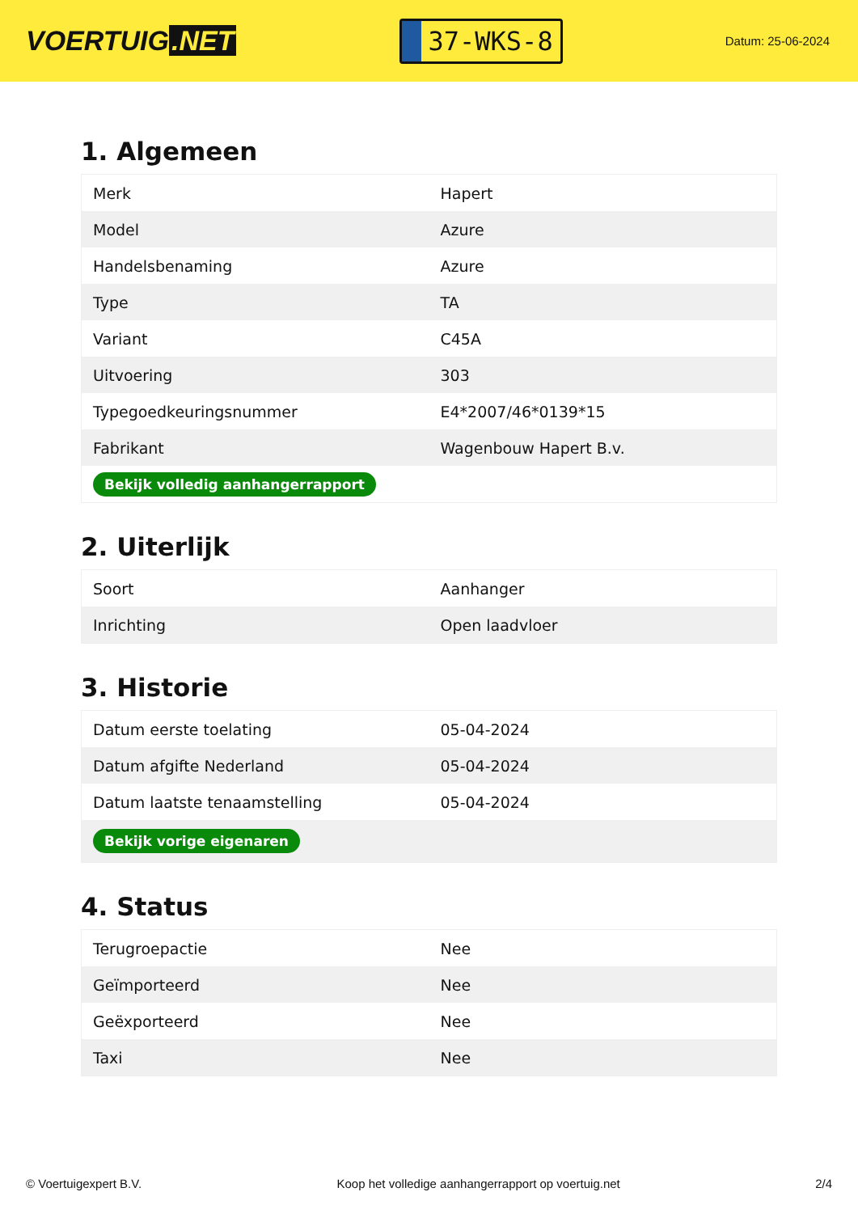VOERTUIG.NET
37-WKS-8
Datum: 25-06-2024
1. Algemeen
| Merk | Hapert |
| Model | Azure |
| Handelsbenaming | Azure |
| Type | TA |
| Variant | C45A |
| Uitvoering | 303 |
| Typegoedkeuringsnummer | E4*2007/46*0139*15 |
| Fabrikant | Wagenbouw Hapert B.v. |
| Bekijk volledig aanhangerrapport | |
2. Uiterlijk
| Soort | Aanhanger |
| Inrichting | Open laadvloer |
3. Historie
| Datum eerste toelating | 05-04-2024 |
| Datum afgifte Nederland | 05-04-2024 |
| Datum laatste tenaamstelling | 05-04-2024 |
| Bekijk vorige eigenaren | |
4. Status
| Terugroepactie | Nee |
| Geïmporteerd | Nee |
| Geëxporteerd | Nee |
| Taxi | Nee |
© Voertuigexpert B.V. Koop het volledige aanhangerrapport op voertuig.net 2/4